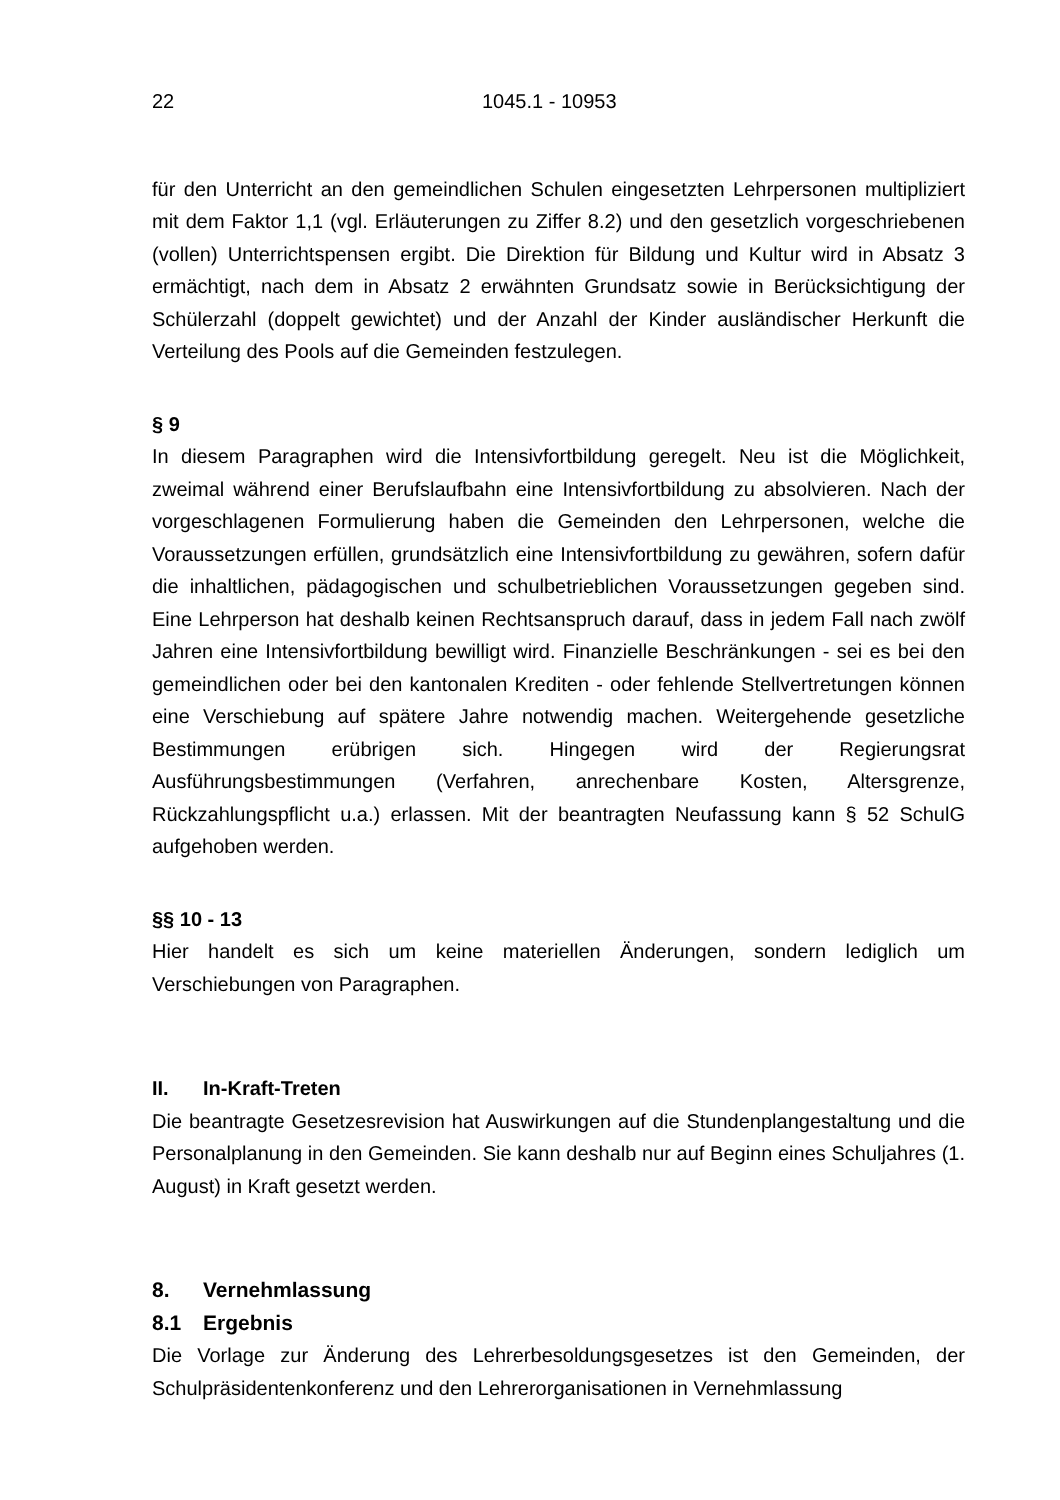22 1045.1 - 10953
für den Unterricht an den gemeindlichen Schulen eingesetzten Lehrpersonen multipliziert mit dem Faktor 1,1 (vgl. Erläuterungen zu Ziffer 8.2) und den gesetzlich vorgeschriebenen (vollen) Unterrichtspensen ergibt. Die Direktion für Bildung und Kultur wird in Absatz 3 ermächtigt, nach dem in Absatz 2 erwähnten Grundsatz sowie in Berücksichtigung der Schülerzahl (doppelt gewichtet) und der Anzahl der Kinder ausländischer Herkunft die Verteilung des Pools auf die Gemeinden festzulegen.
§ 9
In diesem Paragraphen wird die Intensivfortbildung geregelt. Neu ist die Möglichkeit, zweimal während einer Berufslaufbahn eine Intensivfortbildung zu absolvieren. Nach der vorgeschlagenen Formulierung haben die Gemeinden den Lehrpersonen, welche die Voraussetzungen erfüllen, grundsätzlich eine Intensivfortbildung zu gewähren, sofern dafür die inhaltlichen, pädagogischen und schulbetrieblichen Voraussetzungen gegeben sind. Eine Lehrperson hat deshalb keinen Rechtsanspruch darauf, dass in jedem Fall nach zwölf Jahren eine Intensivfortbildung bewilligt wird. Finanzielle Beschränkungen - sei es bei den gemeindlichen oder bei den kantonalen Krediten - oder fehlende Stellvertretungen können eine Verschiebung auf spätere Jahre notwendig machen. Weitergehende gesetzliche Bestimmungen erübrigen sich. Hingegen wird der Regierungsrat Ausführungsbestimmungen (Verfahren, anrechenbare Kosten, Altersgrenze, Rückzahlungspflicht u.a.) erlassen. Mit der beantragten Neufassung kann § 52 SchulG aufgehoben werden.
§§ 10 - 13
Hier handelt es sich um keine materiellen Änderungen, sondern lediglich um Verschiebungen von Paragraphen.
II. In-Kraft-Treten
Die beantragte Gesetzesrevision hat Auswirkungen auf die Stundenplangestaltung und die Personalplanung in den Gemeinden. Sie kann deshalb nur auf Beginn eines Schuljahres (1. August) in Kraft gesetzt werden.
8. Vernehmlassung
8.1 Ergebnis
Die Vorlage zur Änderung des Lehrerbesoldungsgesetzes ist den Gemeinden, der Schulpräsidentenkonferenz und den Lehrerorganisationen in Vernehmlassung